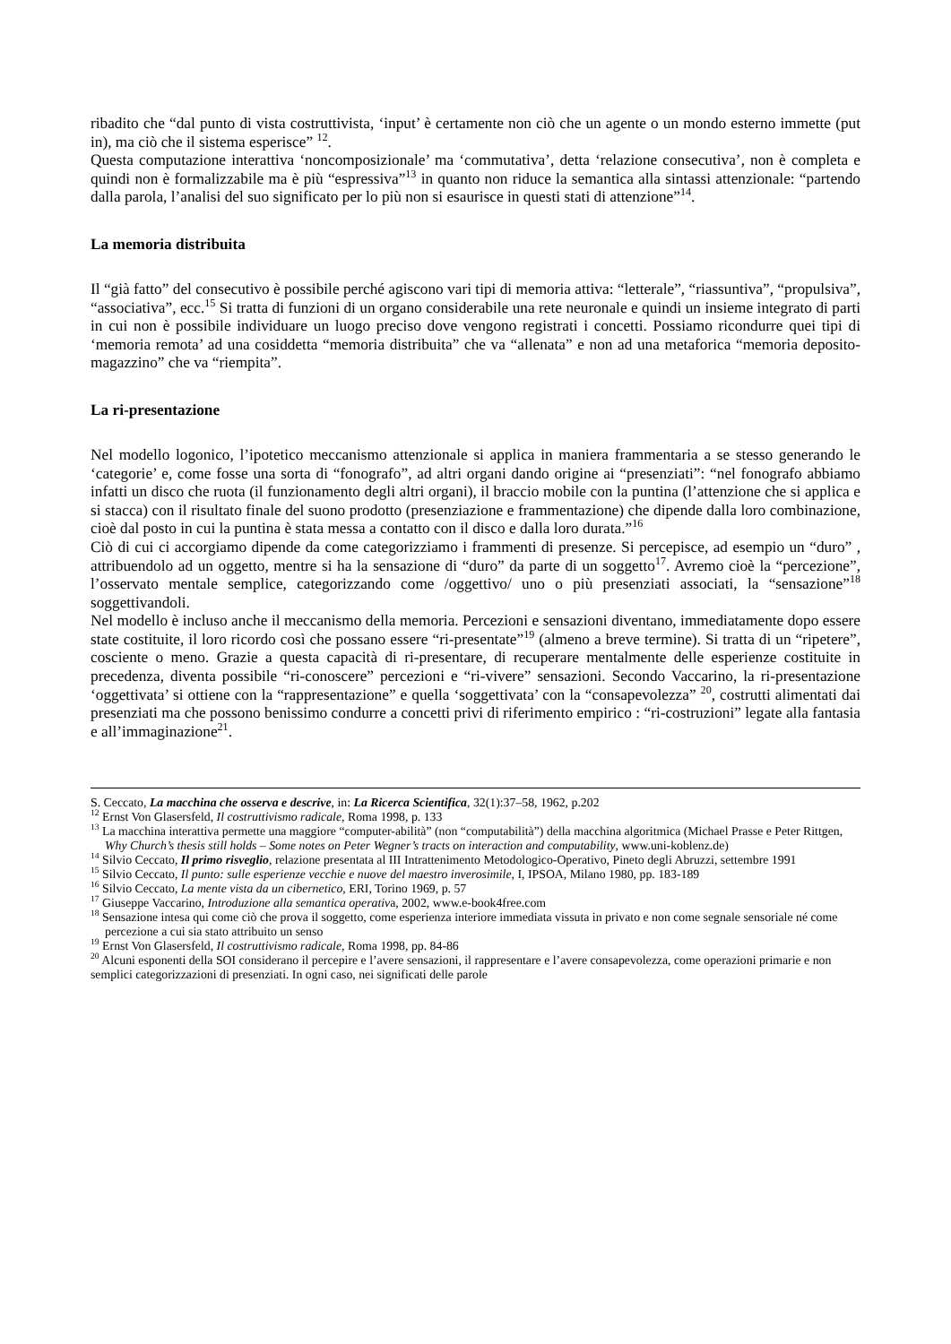ribadito che “dal punto di vista costruttivista, ‘input’ è certamente non ciò che un agente o un mondo esterno immette (put in), ma ciò che il sistema esperisce” <sup>12</sup>.
Questa computazione interattiva ‘noncomposizionale’ ma ‘commutativa’, detta ‘relazione consecutiva’, non è completa e quindi non è formalizzabile ma è più “espressiva”<sup>13</sup> in quanto non riduce la semantica alla sintassi attenzionale: “partendo dalla parola, l’analisi del suo significato per lo più non si esaurisce in questi stati di attenzione”<sup>14</sup>.
La memoria distribuita
Il “già fatto” del consecutivo è possibile perché agiscono vari tipi di memoria attiva: “letterale”, “riassuntiva”, “propulsiva”, “associativa”, ecc.<sup>15</sup> Si tratta di funzioni di un organo considerabile una rete neuronale e quindi un insieme integrato di parti in cui non è possibile individuare un luogo preciso dove vengono registrati i concetti. Possiamo ricondurre quei tipi di ‘memoria remota’ ad una cosiddetta “memoria distribuita” che va “allenata” e non ad una metaforica “memoria deposito-magazzino” che va “riempita”.
La ri-presentazione
Nel modello logonico, l’ipotetico meccanismo attenzionale si applica in maniera frammentaria a se stesso generando le ‘categorie’ e, come fosse una sorta di “fonografo”, ad altri organi dando origine ai “presenziati”: “nel fonografo abbiamo infatti un disco che ruota (il funzionamento degli altri organi), il braccio mobile con la puntina (l’attenzione che si applica e si stacca) con il risultato finale del suono prodotto (presenziazione e frammentazione) che dipende dalla loro combinazione, cioè dal posto in cui la puntina è stata messa a contatto con il disco e dalla loro durata.”<sup>16</sup>
Ciò di cui ci accorgiamo dipende da come categorizziamo i frammenti di presenze. Si percepisce, ad esempio un “duro” , attribuendolo ad un oggetto, mentre si ha la sensazione di “duro” da parte di un soggetto<sup>17</sup>. Avremo cioè la “percezione”, l’osservato mentale semplice, categorizzando come /oggettivo/ uno o più presenziati associati, la “sensazione”<sup>18</sup> soggettivandoli.
Nel modello è incluso anche il meccanismo della memoria. Percezioni e sensazioni diventano, immediatamente dopo essere state costituite, il loro ricordo così che possano essere “ri-presentate”<sup>19</sup> (almeno a breve termine). Si tratta di un “ripetere”, cosciente o meno. Grazie a questa capacità di ri-presentare, di recuperare mentalmente delle esperienze costituite in precedenza, diventa possibile “ri-conoscere” percezioni e “ri-vivere” sensazioni. Secondo Vaccarino, la ri-presentazione ‘oggettivata’ si ottiene con la “rappresentazione” e quella ‘soggettivata’ con la “consapevolezza” <sup>20</sup>, costrutti alimentati dai presenziati ma che possono benissimo condurre a concetti privi di riferimento empirico : “ri-costruzioni” legate alla fantasia e all’immaginazione<sup>21</sup>.
S. Ceccato, La macchina che osserva e descrive, in: La Ricerca Scientifica, 32(1):37–58, 1962, p.202
<sup>12</sup> Ernst Von Glasersfeld, Il costruttivismo radicale, Roma 1998, p. 133
<sup>13</sup> La macchina interattiva permette una maggiore “computer-abilità” (non “computabilità”) della macchina algoritmica (Michael Prasse e Peter Rittgen, Why Church’s thesis still holds – Some notes on Peter Wegner’s tracts on interaction and computability, www.uni-koblenz.de)
<sup>14</sup> Silvio Ceccato, Il primo risveglio, relazione presentata al III Intrattenimento Metodologico-Operativo, Pineto degli Abruzzi, settembre 1991
<sup>15</sup> Silvio Ceccato, Il punto: sulle esperienze vecchie e nuove del maestro inverosimile, I, IPSOA, Milano 1980, pp. 183-189
<sup>16</sup> Silvio Ceccato, La mente vista da un cibernetico, ERI, Torino 1969, p. 57
<sup>17</sup> Giuseppe Vaccarino, Introduzione alla semantica operativa, 2002, www.e-book4free.com
<sup>18</sup> Sensazione intesa qui come ciò che prova il soggetto, come esperienza interiore immediata vissuta in privato e non come segnale sensoriale né come percezione a cui sia stato attribuito un senso
<sup>19</sup> Ernst Von Glasersfeld, Il costruttivismo radicale, Roma 1998, pp. 84-86
<sup>20</sup> Alcuni esponenti della SOI considerano il percepire e l’avere sensazioni, il rappresentare e l’avere consapevolezza, come operazioni primarie e non semplici categorizzazioni di presenziati. In ogni caso, nei significati delle parole